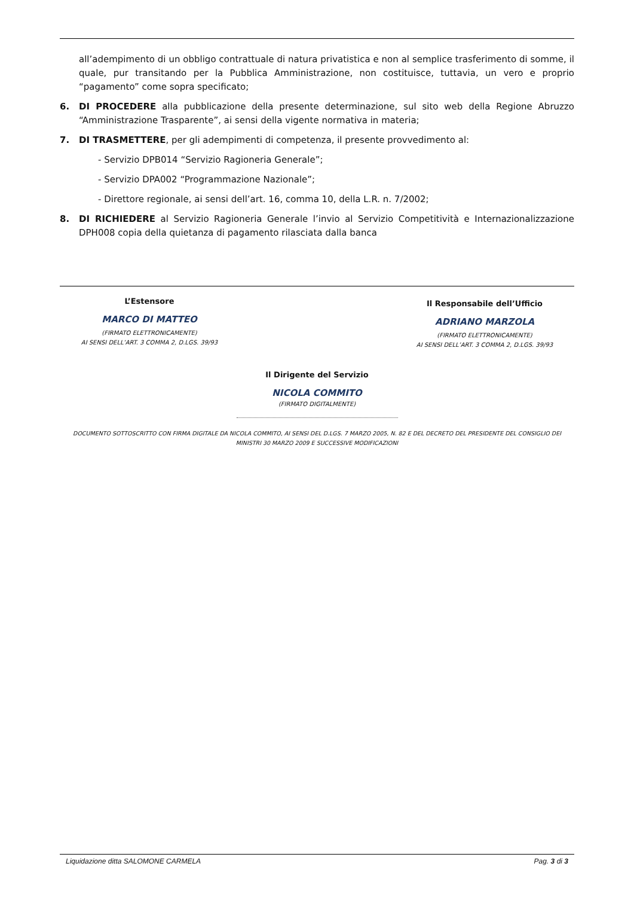all’adempimento di un obbligo contrattuale di natura privatistica e non al semplice trasferimento di somme, il quale, pur transitando per la Pubblica Amministrazione, non costituisce, tuttavia, un vero e proprio “pagamento” come sopra specificato;
6. DI PROCEDERE alla pubblicazione della presente determinazione, sul sito web della Regione Abruzzo “Amministrazione Trasparente”, ai sensi della vigente normativa in materia;
7. DI TRASMETTERE, per gli adempimenti di competenza, il presente provvedimento al:
- Servizio DPB014 “Servizio Ragioneria Generale”;
- Servizio DPA002 “Programmazione Nazionale”;
- Direttore regionale, ai sensi dell’art. 16, comma 10, della L.R. n. 7/2002;
8. DI RICHIEDERE al Servizio Ragioneria Generale l’invio al Servizio Competitività e Internazionalizzazione DPH008 copia della quietanza di pagamento rilasciata dalla banca
L’Estensore
MARCO DI MATTEO
(FIRMATO ELETTRONICAMENTE)
AI SENSI DELL’ART. 3 COMMA 2, D.LGS. 39/93
Il Responsabile dell’Ufficio
ADRIANO MARZOLA
(FIRMATO ELETTRONICAMENTE)
AI SENSI DELL’ART. 3 COMMA 2, D.LGS. 39/93
Il Dirigente del Servizio
NICOLA COMMITO
(FIRMATO DIGITALMENTE)
DOCUMENTO SOTTOSCRITTO CON FIRMA DIGITALE DA NICOLA COMMITO, AI SENSI DEL D.LGS. 7 MARZO 2005, N. 82 E DEL DECRETO DEL PRESIDENTE DEL CONSIGLIO DEI
MINISTRI 30 MARZO 2009 E SUCCESSIVE MODIFICAZIONI
Liquidazione ditta SALOMONE CARMELA Pag. 3 di 3